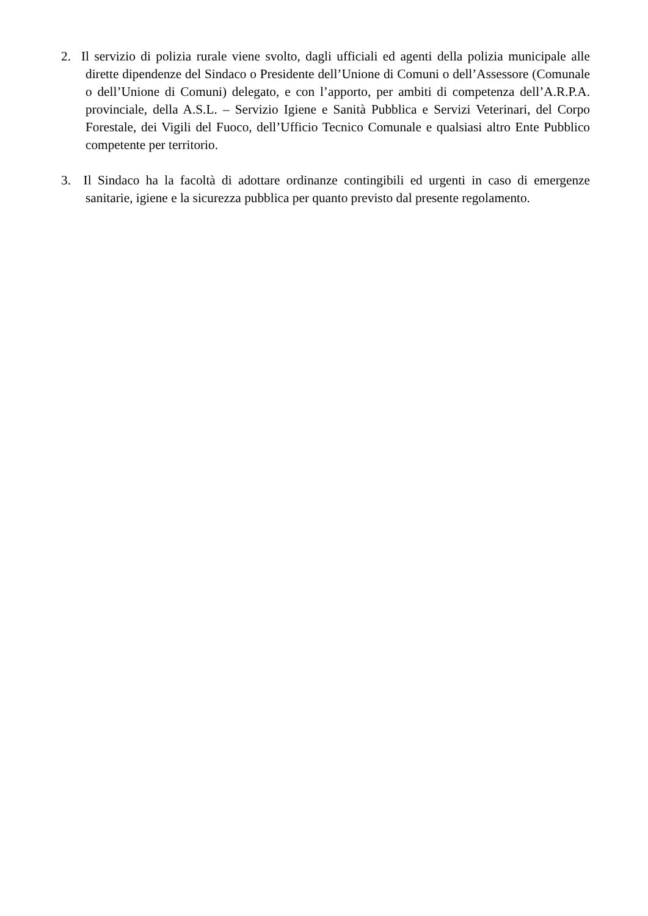2. Il servizio di polizia rurale viene svolto, dagli ufficiali ed agenti della polizia municipale alle dirette dipendenze del Sindaco o Presidente dell’Unione di Comuni o dell’Assessore (Comunale o dell’Unione di Comuni) delegato, e con l’apporto, per ambiti di competenza dell’A.R.P.A. provinciale, della A.S.L. – Servizio Igiene e Sanità Pubblica e Servizi Veterinari, del Corpo Forestale, dei Vigili del Fuoco, dell’Ufficio Tecnico Comunale e qualsiasi altro Ente Pubblico competente per territorio.
3. Il Sindaco ha la facoltà di adottare ordinanze contingibili ed urgenti in caso di emergenze sanitarie, igiene e la sicurezza pubblica per quanto previsto dal presente regolamento.